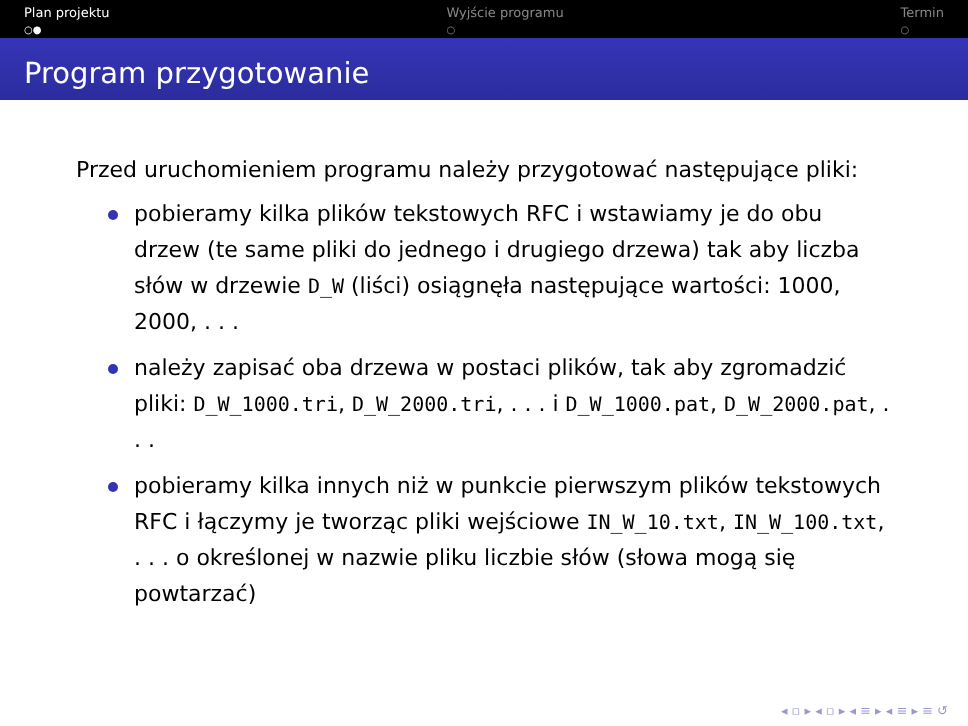Plan projektu
○●
Wyjście programu
○
Termin
○
Program przygotowanie
Przed uruchomieniem programu należy przygotować następujące pliki:
pobieramy kilka plików tekstowych RFC i wstawiamy je do obu drzew (te same pliki do jednego i drugiego drzewa) tak aby liczba słów w drzewie D_W (liści) osiągnęła następujące wartości: 1000, 2000, . . .
należy zapisać oba drzewa w postaci plików, tak aby zgromadzić pliki: D_W_1000.tri, D_W_2000.tri, . . . i D_W_1000.pat, D_W_2000.pat, . . .
pobieramy kilka innych niż w punkcie pierwszym plików tekstowych RFC i łączymy je tworząc pliki wejściowe IN_W_10.txt, IN_W_100.txt, . . . o określonej w nazwie pliku liczbie słów (słowa mogą się powtarzać)
◂ ▫ ▸ ◂ ▫ ▸ ◂ ≡ ▸ ◂ ≡ ▸ ≡ ↺